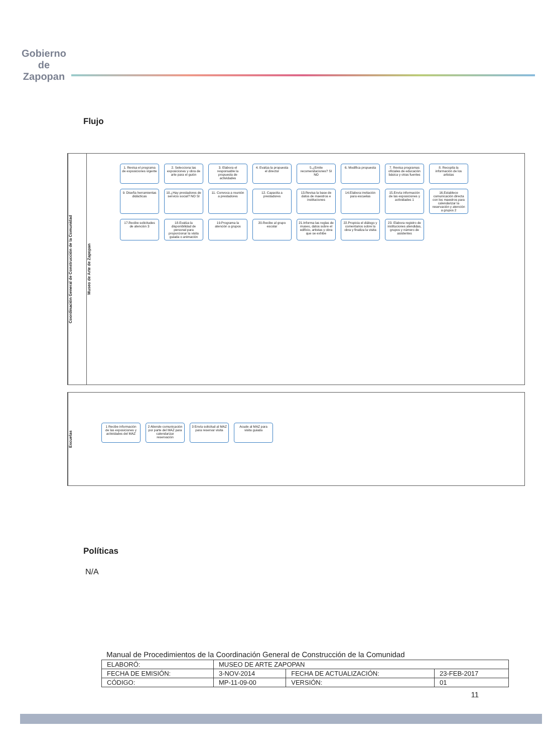Gobierno de
Zapopan
Flujo
Coordinación General de Construcción de la Comunidad
Museo de Arte de Zapopan
1. Revisa el programa de exposiciones vigente
2. Selecciona las exposiciones y obra de arte para el guión
3. Elabora el responsable la propuesta de actividades
4. Evalúa la propuesta el director
5.¿Emite recomendaciones? SI NO
6. Modifica propuesta
7. Revisa programas oficiales de educación básica y otras fuentes
8. Recopila la información de los artistas
9. Diseña herramientas didácticas
10.¿Hay prestadores de servicio social? NO SI
11. Convoca a reunión a prestadores
12. Capacita a prestadores
13.Revisa la base de datos de maestros e instituciones
14.Elabora invitación para escuelas
15.Envía información de las exposiciones y actividades 1
16.Establece comunicación directa con los maestros para calendarizar la reservación y atención a grupos 2
17.Recibe solicitudes de atención 3
18.Evalúa la disponibilidad de personal para proporcionar la visita guiada o animación
19.Programa la atención a grupos
20.Recibe al grupo escolar
21.Informa las reglas de museo, datos sobre el edificio, artistas y obra que se exhibe
22.Propicia el diálogo y comentarios sobre la obra y finaliza la visita
23. Elabora registro de instituciones atendidas, grupos y número de asistentes
Escuelas
1 Recibe información de las exposiciones y actividades del MAZ
2 Atiende comunicación por parte del MAZ para calendarizar reservación
3 Envía solicitud al MAZ para reservar visita
Acude al MAZ para visita guiada
Políticas
N/A
Manual de Procedimientos de la Coordinación General de Construcción de la Comunidad
| ELABORÓ: | MUSEO DE ARTE ZAPOPAN | | |
| FECHA DE EMISIÓN: | 3-NOV-2014 | FECHA DE ACTUALIZACIÓN: | 23-FEB-2017 |
| CÓDIGO: | MP-11-09-00 | VERSIÓN: | 01 |
11